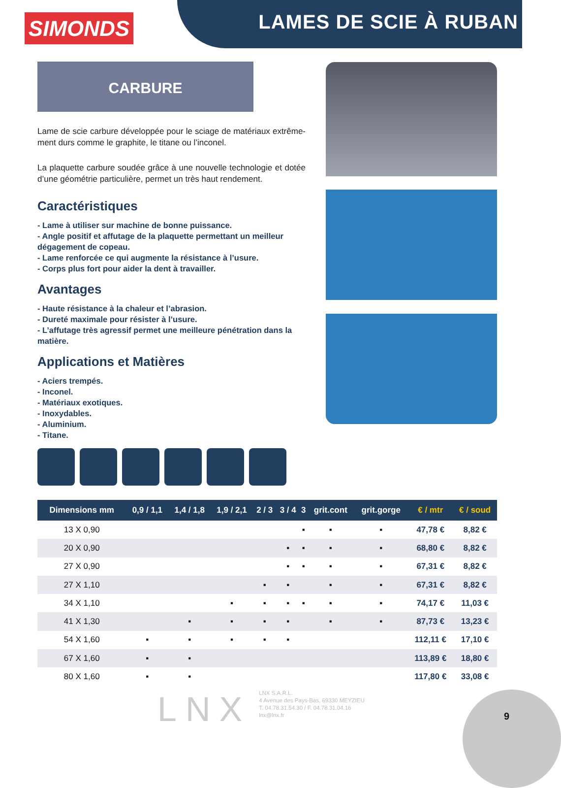SIMONDS LAMES DE SCIE À RUBAN
CARBURE
Lame de scie carbure développée pour le sciage de matériaux extrême-ment durs comme le graphite, le titane ou l’inconel.
La plaquette carbure soudée grâce à une nouvelle technologie et dotée d’une géométrie particulière, permet un très haut rendement.
Caractéristiques
- Lame à utiliser sur machine de bonne puissance.
- Angle positif et affutage de la plaquette permettant un meilleur dégagement de copeau.
- Lame renforcée ce qui augmente la résistance à l’usure.
- Corps plus fort pour aider la dent à travailler.
Avantages
- Haute résistance à la chaleur et l’abrasion.
- Dureté maximale pour résister à l’usure.
- L’affutage très agressif permet une meilleure pénétration dans la matière.
Applications et Matières
- Aciers trempés.
- Inconel.
- Matériaux exotiques.
- Inoxydables.
- Aluminium.
- Titane.
| Dimensions mm | 0,9 / 1,1 | 1,4 / 1,8 | 1,9 / 2,1 | 2 / 3 | 3 / 4 | 3 | grit.cont | grit.gorge | € / mtr | € / soud |
| --- | --- | --- | --- | --- | --- | --- | --- | --- | --- | --- |
| 13 X 0,90 | | | | | | ▪ | ▪ | ▪ | 47,78 € | 8,82 € |
| 20 X 0,90 | | | | | ▪ | ▪ | ▪ | ▪ | 68,80 € | 8,82 € |
| 27 X 0,90 | | | | | ▪ | ▪ | ▪ | ▪ | 67,31 € | 8,82 € |
| 27 X 1,10 | | | | ▪ | ▪ | | ▪ | ▪ | 67,31 € | 8,82 € |
| 34 X 1,10 | | | ▪ | ▪ | ▪ | ▪ | ▪ | ▪ | 74,17 € | 11,03 € |
| 41 X 1,30 | | ▪ | ▪ | ▪ | ▪ | | ▪ | ▪ | 87,73 € | 13,23 € |
| 54 X 1,60 | ▪ | ▪ | ▪ | ▪ | ▪ | | | | 112,11 € | 17,10 € |
| 67 X 1,60 | ▪ | ▪ | | | | | | | 113,89 € | 18,80 € |
| 80 X 1,60 | ▪ | ▪ | | | | | | | 117,80 € | 33,08 € |
LNX
LNX S.A.R.L.
4 Avenue des Pays-Bas, 69330 MEYZIEU
T. 04.78.31.54.30 / F. 04.78.31.04.16
lnx@lnx.fr
9